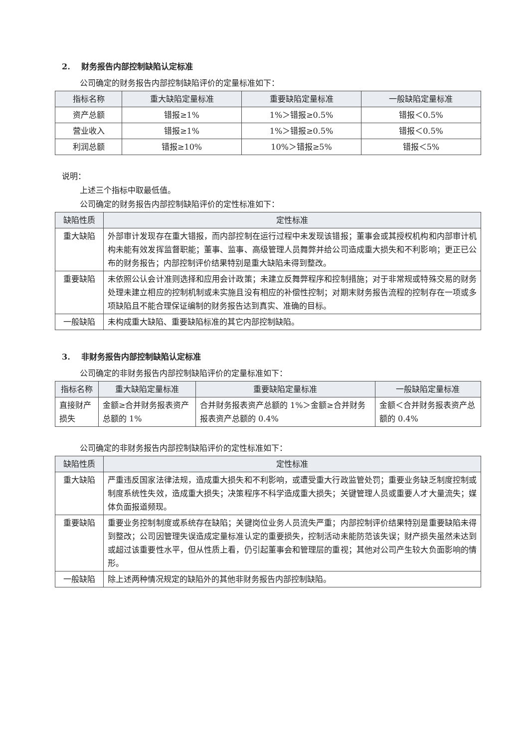2. 财务报告内部控制缺陷认定标准
公司确定的财务报告内部控制缺陷评价的定量标准如下：
| 指标名称 | 重大缺陷定量标准 | 重要缺陷定量标准 | 一般缺陷定量标准 |
| --- | --- | --- | --- |
| 资产总额 | 错报≥1% | 1%＞错报≥0.5% | 错报＜0.5% |
| 营业收入 | 错报≥1% | 1%＞错报≥0.5% | 错报＜0.5% |
| 利润总额 | 错报≥10% | 10%＞错报≥5% | 错报＜5% |
说明：
上述三个指标中取最低值。
公司确定的财务报告内部控制缺陷评价的定性标准如下：
| 缺陷性质 | 定性标准 |
| --- | --- |
| 重大缺陷 | 外部审计发现存在重大错报，而内部控制在运行过程中未发现该错报；董事会或其授权机构和内部审计机构未能有效发挥监督职能；董事、监事、高级管理人员舞弊并给公司造成重大损失和不利影响；更正已公布的财务报告；内部控制评价结果特别是重大缺陷未得到整改。 |
| 重要缺陷 | 未依照公认会计准则选择和应用会计政策；未建立反舞弊程序和控制措施；对于非常规或特殊交易的财务处理未建立相应的控制机制或未实施且没有相应的补偿性控制；对期末财务报告流程的控制存在一项或多项缺陷且不能合理保证编制的财务报告达到真实、准确的目标。 |
| 一般缺陷 | 未构成重大缺陷、重要缺陷标准的其它内部控制缺陷。 |
3. 非财务报告内部控制缺陷认定标准
公司确定的非财务报告内部控制缺陷评价的定量标准如下：
| 指标名称 | 重大缺陷定量标准 | 重要缺陷定量标准 | 一般缺陷定量标准 |
| --- | --- | --- | --- |
| 直接财产损失 | 金额≥合并财务报表资产总额的 1% | 合并财务报表资产总额的 1%＞金额≥合并财务报表资产总额的 0.4% | 金额＜合并财务报表资产总额的 0.4% |
公司确定的非财务报告内部控制缺陷评价的定性标准如下：
| 缺陷性质 | 定性标准 |
| --- | --- |
| 重大缺陷 | 严重违反国家法律法规，造成重大损失和不利影响，或遭受重大行政监管处罚；重要业务缺乏制度控制或制度系统性失效，造成重大损失；决策程序不科学造成重大损失；关键管理人员或重要人才大量流失；媒体负面报道频现。 |
| 重要缺陷 | 重要业务控制制度或系统存在缺陷；关键岗位业务人员流失严重；内部控制评价结果特别是重要缺陷未得到整改；公司因管理失误造成定量标准认定的重要损失，控制活动未能防范该失误；财产损失虽然未达到或超过该重要性水平，但从性质上看，仍引起董事会和管理层的重视；其他对公司产生较大负面影响的情形。 |
| 一般缺陷 | 除上述两种情况规定的缺陷外的其他非财务报告内部控制缺陷。 |